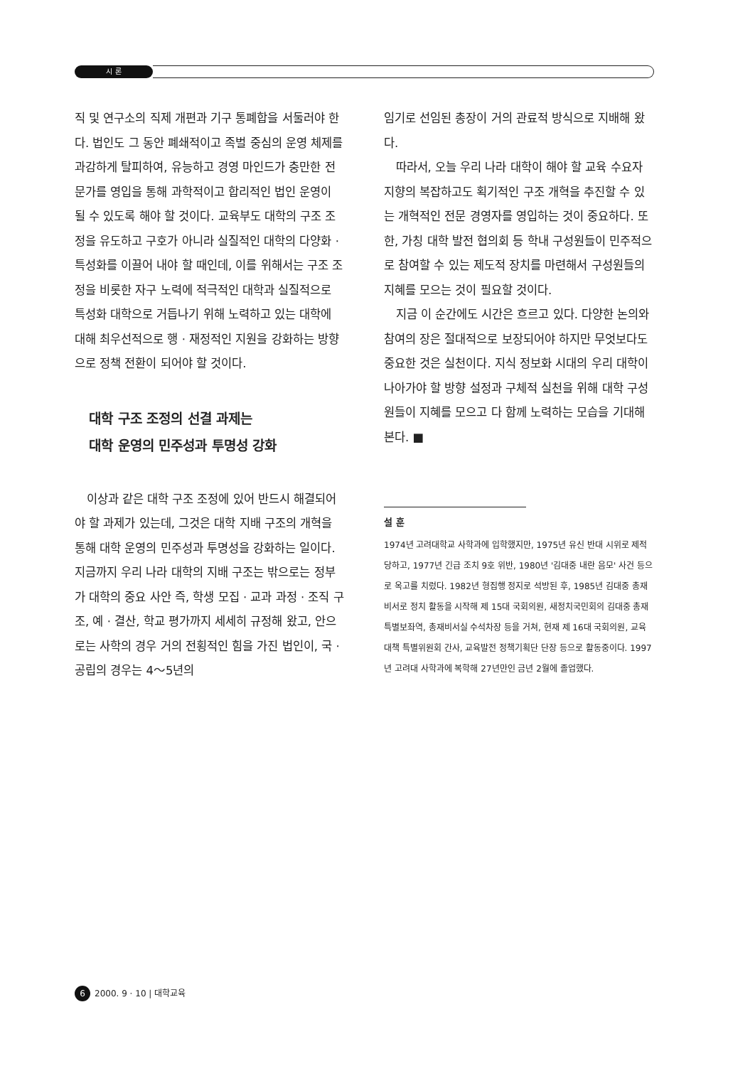시 론
직 및 연구소의 직제 개편과 기구 통폐합을 서둘러야 한다. 법인도 그 동안 폐쇄적이고 족벌 중심의 운영 체제를 과감하게 탈피하여, 유능하고 경영 마인드가 충만한 전문가를 영입을 통해 과학적이고 합리적인 법인 운영이 될 수 있도록 해야 할 것이다. 교육부도 대학의 구조 조정을 유도하고 구호가 아니라 실질적인 대학의 다양화 · 특성화를 이끌어 내야 할 때인데, 이를 위해서는 구조 조정을 비롯한 자구 노력에 적극적인 대학과 실질적으로 특성화 대학으로 거듭나기 위해 노력하고 있는 대학에 대해 최우선적으로 행 · 재정적인 지원을 강화하는 방향으로 정책 전환이 되어야 할 것이다.
대학 구조 조정의 선결 과제는
대학 운영의 민주성과 투명성 강화
이상과 같은 대학 구조 조정에 있어 반드시 해결되어야 할 과제가 있는데, 그것은 대학 지배 구조의 개혁을 통해 대학 운영의 민주성과 투명성을 강화하는 일이다. 지금까지 우리 나라 대학의 지배 구조는 밖으로는 정부가 대학의 중요 사안 즉, 학생 모집 · 교과 과정 · 조직 구조, 예 · 결산, 학교 평가까지 세세히 규정해 왔고, 안으로는 사학의 경우 거의 전횡적인 힘을 가진 법인이, 국 · 공립의 경우는 4～5년의
임기로 선임된 총장이 거의 관료적 방식으로 지배해 왔다.
따라서, 오늘 우리 나라 대학이 해야 할 교육 수요자 지향의 복잡하고도 획기적인 구조 개혁을 추진할 수 있는 개혁적인 전문 경영자를 영입하는 것이 중요하다. 또한, 가칭 대학 발전 협의회 등 학내 구성원들이 민주적으로 참여할 수 있는 제도적 장치를 마련해서 구성원들의 지혜를 모으는 것이 필요할 것이다.
지금 이 순간에도 시간은 흐르고 있다. 다양한 논의와 참여의 장은 절대적으로 보장되어야 하지만 무엇보다도 중요한 것은 실천이다. 지식 정보화 시대의 우리 대학이 나아가야 할 방향 설정과 구체적 실천을 위해 대학 구성원들이 지혜를 모으고 다 함께 노력하는 모습을 기대해 본다. ■
설 훈
1974년 고려대학교 사학과에 입학했지만, 1975년 유신 반대 시위로 제적 당하고, 1977년 긴급 조치 9호 위반, 1980년 '김대중 내란 음모' 사건 등으로 옥고를 치렀다. 1982년 형집행 정지로 석방된 후, 1985년 김대중 총재 비서로 정치 활동을 시작해 제 15대 국회의원, 새정치국민회의 김대중 총재 특별보좌역, 총재비서실 수석차장 등을 거쳐, 현재 제 16대 국회의원, 교육대책 특별위원회 간사, 교육발전 정책기획단 단장 등으로 활동중이다. 1997년 고려대 사학과에 복학해 27년만인 금년 2월에 졸업했다.
6 2000. 9 · 10 | 대학교육